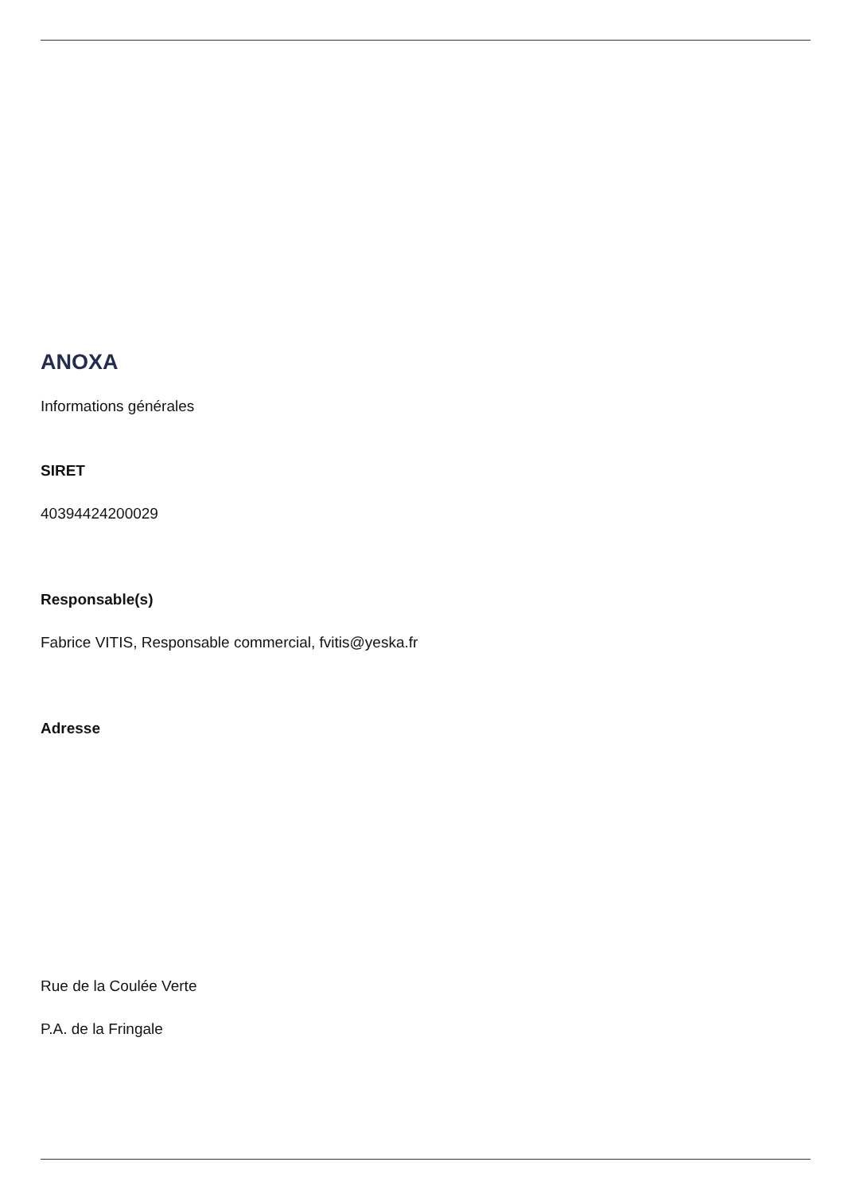ANOXA
Informations générales
SIRET
40394424200029
Responsable(s)
Fabrice VITIS, Responsable commercial, fvitis@yeska.fr
Adresse
Rue de la Coulée Verte
P.A. de la Fringale